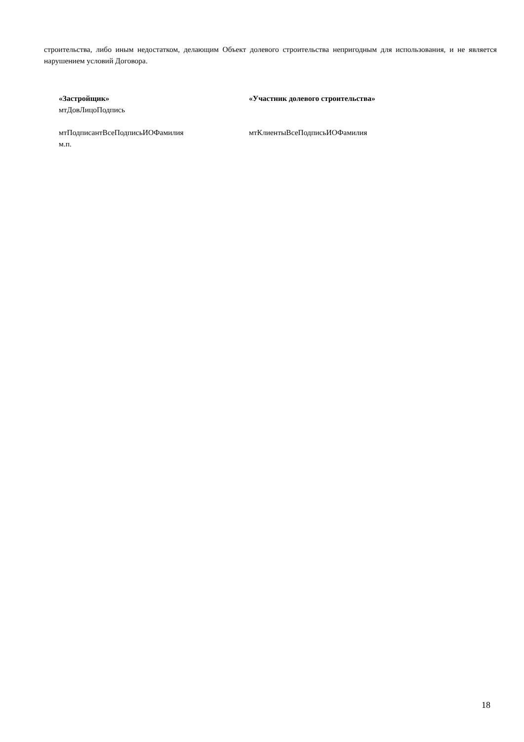строительства, либо иным недостатком, делающим Объект долевого строительства непригодным для использования, и не является нарушением условий Договора.
«Застройщик»
мтДовЛицоПодпись
«Участник долевого строительства»
мтПодписантВсеПодписьИОФамилия
м.п.
мтКлиентыВсеПодписьИОФамилия
18